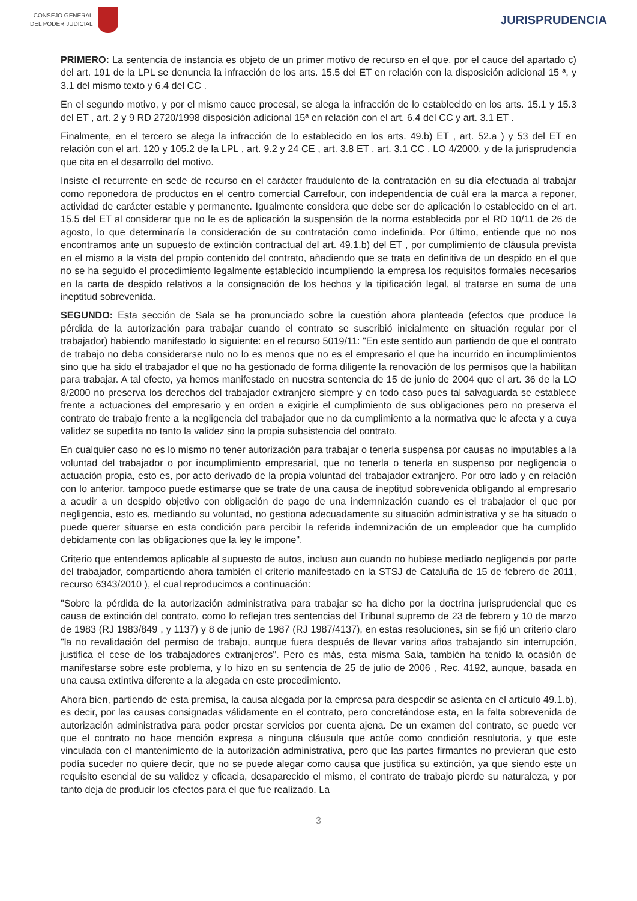CONSEJO GENERAL
DEL PODER JUDICIAL
JURISPRUDENCIA
PRIMERO: La sentencia de instancia es objeto de un primer motivo de recurso en el que, por el cauce del apartado c) del art. 191 de la LPL se denuncia la infracción de los arts. 15.5 del ET en relación con la disposición adicional 15 ª, y 3.1 del mismo texto y 6.4 del CC .
En el segundo motivo, y por el mismo cauce procesal, se alega la infracción de lo establecido en los arts. 15.1 y 15.3 del ET , art. 2 y 9 RD 2720/1998 disposición adicional 15ª en relación con el art. 6.4 del CC y art. 3.1 ET .
Finalmente, en el tercero se alega la infracción de lo establecido en los arts. 49.b) ET , art. 52.a ) y 53 del ET en relación con el art. 120 y 105.2 de la LPL , art. 9.2 y 24 CE , art. 3.8 ET , art. 3.1 CC , LO 4/2000, y de la jurisprudencia que cita en el desarrollo del motivo.
Insiste el recurrente en sede de recurso en el carácter fraudulento de la contratación en su día efectuada al trabajar como reponedora de productos en el centro comercial Carrefour, con independencia de cuál era la marca a reponer, actividad de carácter estable y permanente. Igualmente considera que debe ser de aplicación lo establecido en el art. 15.5 del ET al considerar que no le es de aplicación la suspensión de la norma establecida por el RD 10/11 de 26 de agosto, lo que determinaría la consideración de su contratación como indefinida. Por último, entiende que no nos encontramos ante un supuesto de extinción contractual del art. 49.1.b) del ET , por cumplimiento de cláusula prevista en el mismo a la vista del propio contenido del contrato, añadiendo que se trata en definitiva de un despido en el que no se ha seguido el procedimiento legalmente establecido incumpliendo la empresa los requisitos formales necesarios en la carta de despido relativos a la consignación de los hechos y la tipificación legal, al tratarse en suma de una ineptitud sobrevenida.
SEGUNDO: Esta sección de Sala se ha pronunciado sobre la cuestión ahora planteada (efectos que produce la pérdida de la autorización para trabajar cuando el contrato se suscribió inicialmente en situación regular por el trabajador) habiendo manifestado lo siguiente: en el recurso 5019/11: "En este sentido aun partiendo de que el contrato de trabajo no deba considerarse nulo no lo es menos que no es el empresario el que ha incurrido en incumplimientos sino que ha sido el trabajador el que no ha gestionado de forma diligente la renovación de los permisos que la habilitan para trabajar. A tal efecto, ya hemos manifestado en nuestra sentencia de 15 de junio de 2004 que el art. 36 de la LO 8/2000 no preserva los derechos del trabajador extranjero siempre y en todo caso pues tal salvaguarda se establece frente a actuaciones del empresario y en orden a exigirle el cumplimiento de sus obligaciones pero no preserva el contrato de trabajo frente a la negligencia del trabajador que no da cumplimiento a la normativa que le afecta y a cuya validez se supedita no tanto la validez sino la propia subsistencia del contrato.
En cualquier caso no es lo mismo no tener autorización para trabajar o tenerla suspensa por causas no imputables a la voluntad del trabajador o por incumplimiento empresarial, que no tenerla o tenerla en suspenso por negligencia o actuación propia, esto es, por acto derivado de la propia voluntad del trabajador extranjero. Por otro lado y en relación con lo anterior, tampoco puede estimarse que se trate de una causa de ineptitud sobrevenida obligando al empresario a acudir a un despido objetivo con obligación de pago de una indemnización cuando es el trabajador el que por negligencia, esto es, mediando su voluntad, no gestiona adecuadamente su situación administrativa y se ha situado o puede querer situarse en esta condición para percibir la referida indemnización de un empleador que ha cumplido debidamente con las obligaciones que la ley le impone".
Criterio que entendemos aplicable al supuesto de autos, incluso aun cuando no hubiese mediado negligencia por parte del trabajador, compartiendo ahora también el criterio manifestado en la STSJ de Cataluña de 15 de febrero de 2011, recurso 6343/2010 ), el cual reproducimos a continuación:
"Sobre la pérdida de la autorización administrativa para trabajar se ha dicho por la doctrina jurisprudencial que es causa de extinción del contrato, como lo reflejan tres sentencias del Tribunal supremo de 23 de febrero y 10 de marzo de 1983 (RJ 1983/849 , y 1137) y 8 de junio de 1987 (RJ 1987/4137), en estas resoluciones, sin se fijó un criterio claro "la no revalidación del permiso de trabajo, aunque fuera después de llevar varios años trabajando sin interrupción, justifica el cese de los trabajadores extranjeros". Pero es más, esta misma Sala, también ha tenido la ocasión de manifestarse sobre este problema, y lo hizo en su sentencia de 25 de julio de 2006 , Rec. 4192, aunque, basada en una causa extintiva diferente a la alegada en este procedimiento.
Ahora bien, partiendo de esta premisa, la causa alegada por la empresa para despedir se asienta en el artículo 49.1.b), es decir, por las causas consignadas válidamente en el contrato, pero concretándose esta, en la falta sobrevenida de autorización administrativa para poder prestar servicios por cuenta ajena. De un examen del contrato, se puede ver que el contrato no hace mención expresa a ninguna cláusula que actúe como condición resolutoria, y que este vinculada con el mantenimiento de la autorización administrativa, pero que las partes firmantes no previeran que esto podía suceder no quiere decir, que no se puede alegar como causa que justifica su extinción, ya que siendo este un requisito esencial de su validez y eficacia, desaparecido el mismo, el contrato de trabajo pierde su naturaleza, y por tanto deja de producir los efectos para el que fue realizado. La
3